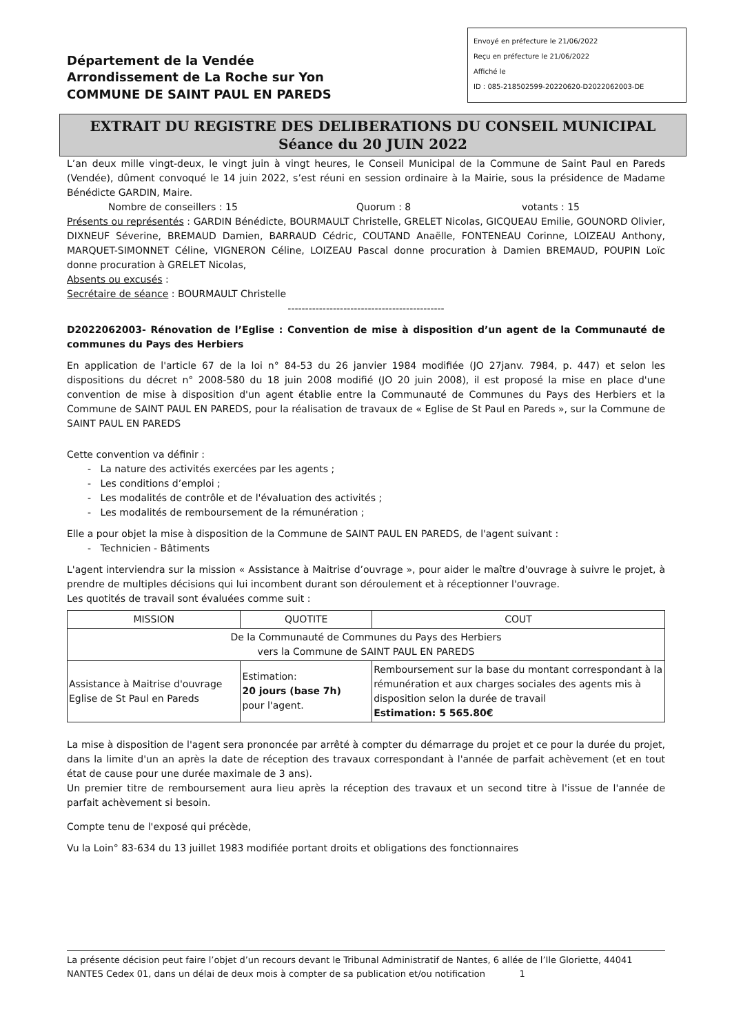Département de la Vendée
Arrondissement de La Roche sur Yon
COMMUNE DE SAINT PAUL EN PAREDS
Envoyé en préfecture le 21/06/2022
Reçu en préfecture le 21/06/2022
Affiché le
ID : 085-218502599-20220620-D2022062003-DE
EXTRAIT DU REGISTRE DES DELIBERATIONS DU CONSEIL MUNICIPAL
Séance du 20 JUIN 2022
L’an deux mille vingt-deux, le vingt juin à vingt heures, le Conseil Municipal de la Commune de Saint Paul en Pareds (Vendée), dûment convoqué le 14 juin 2022, s’est réuni en session ordinaire à la Mairie, sous la présidence de Madame Bénédicte GARDIN, Maire.
Nombre de conseillers : 15 Quorum : 8 votants : 15
Présents ou représentés : GARDIN Bénédicte, BOURMAULT Christelle, GRELET Nicolas, GICQUEAU Emilie, GOUNORD Olivier, DIXNEUF Séverine, BREMAUD Damien, BARRAUD Cédric, COUTAND Anaëlle, FONTENEAU Corinne, LOIZEAU Anthony, MARQUET-SIMONNET Céline, VIGNERON Céline, LOIZEAU Pascal donne procuration à Damien BREMAUD, POUPIN Loïc donne procuration à GRELET Nicolas,
Absents ou excusés :
Secrétaire de séance : BOURMAULT Christelle
---------------------------------------------
D2022062003- Rénovation de l’Eglise : Convention de mise à disposition d’un agent de la Communauté de communes du Pays des Herbiers
En application de l'article 67 de la loi n° 84-53 du 26 janvier 1984 modifiée (JO 27janv. 7984, p. 447) et selon les dispositions du décret n° 2008-580 du 18 juin 2008 modifié (JO 20 juin 2008), il est proposé la mise en place d'une convention de mise à disposition d'un agent établie entre la Communauté de Communes du Pays des Herbiers et la Commune de SAINT PAUL EN PAREDS, pour la réalisation de travaux de « Eglise de St Paul en Pareds », sur la Commune de SAINT PAUL EN PAREDS
Cette convention va définir :
- La nature des activités exercées par les agents ;
- Les conditions d’emploi ;
- Les modalités de contrôle et de l'évaluation des activités ;
- Les modalités de remboursement de la rémunération ;
Elle a pour objet la mise à disposition de la Commune de SAINT PAUL EN PAREDS, de l'agent suivant :
- Technicien - Bâtiments
L'agent interviendra sur la mission « Assistance à Maitrise d’ouvrage », pour aider le maître d'ouvrage à suivre le projet, à prendre de multiples décisions qui lui incombent durant son déroulement et à réceptionner l'ouvrage.
Les quotités de travail sont évaluées comme suit :
| MISSION | QUOTITE | COUT |
| --- | --- | --- |
| De la Communauté de Communes du Pays des Herbiers vers la Commune de SAINT PAUL EN PAREDS | | |
| Assistance à Maitrise d'ouvrage Eglise de St Paul en Pareds | Estimation: 20 jours (base 7h) pour l'agent. | Remboursement sur la base du montant correspondant à la rémunération et aux charges sociales des agents mis à disposition selon la durée de travail Estimation: 5 565.80€ |
La mise à disposition de l'agent sera prononcée par arrêté à compter du démarrage du projet et ce pour la durée du projet, dans la limite d'un an après la date de réception des travaux correspondant à l'année de parfait achèvement (et en tout état de cause pour une durée maximale de 3 ans).
Un premier titre de remboursement aura lieu après la réception des travaux et un second titre à l'issue de l'année de parfait achèvement si besoin.
Compte tenu de l'exposé qui précède,
Vu la Loin° 83-634 du 13 juillet 1983 modifiée portant droits et obligations des fonctionnaires
La présente décision peut faire l’objet d’un recours devant le Tribunal Administratif de Nantes, 6 allée de l’Ile Gloriette, 44041 NANTES Cedex 01, dans un délai de deux mois à compter de sa publication et/ou notification 1